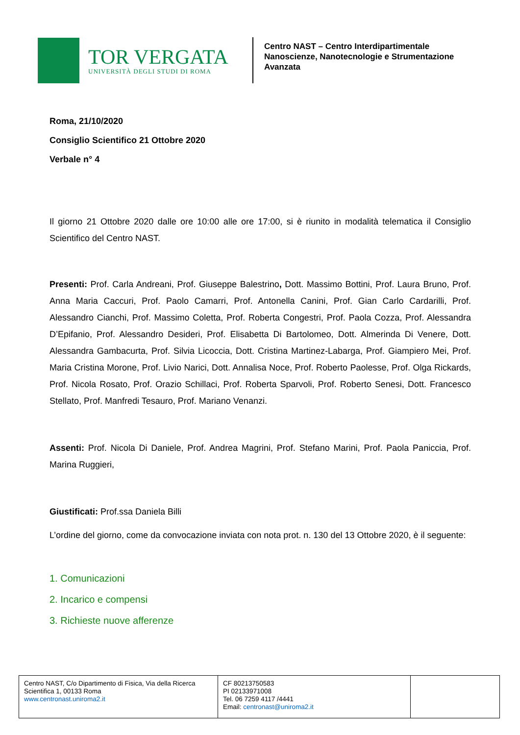TOR VERGATA
UNIVERSITÀ DEGLI STUDI DI ROMA
Centro NAST – Centro Interdipartimentale
Nanoscienze, Nanotecnologie e Strumentazione
Avanzata
Roma, 21/10/2020
Consiglio Scientifico 21 Ottobre 2020
Verbale n° 4
Il giorno 21 Ottobre 2020 dalle ore 10:00 alle ore 17:00, si è riunito in modalità telematica il Consiglio Scientifico del Centro NAST.
Presenti: Prof. Carla Andreani, Prof. Giuseppe Balestrino, Dott. Massimo Bottini, Prof. Laura Bruno, Prof. Anna Maria Caccuri, Prof. Paolo Camarri, Prof. Antonella Canini, Prof. Gian Carlo Cardarilli, Prof. Alessandro Cianchi, Prof. Massimo Coletta, Prof. Roberta Congestri, Prof. Paola Cozza, Prof. Alessandra D’Epifanio, Prof. Alessandro Desideri, Prof. Elisabetta Di Bartolomeo, Dott. Almerinda Di Venere, Dott. Alessandra Gambacurta, Prof. Silvia Licoccia, Dott. Cristina Martinez-Labarga, Prof. Giampiero Mei, Prof. Maria Cristina Morone, Prof. Livio Narici, Dott. Annalisa Noce, Prof. Roberto Paolesse, Prof. Olga Rickards, Prof. Nicola Rosato, Prof. Orazio Schillaci, Prof. Roberta Sparvoli, Prof. Roberto Senesi, Dott. Francesco Stellato, Prof. Manfredi Tesauro, Prof. Mariano Venanzi.
Assenti: Prof. Nicola Di Daniele, Prof. Andrea Magrini, Prof. Stefano Marini, Prof. Paola Paniccia, Prof. Marina Ruggieri,
Giustificati: Prof.ssa Daniela Billi
L’ordine del giorno, come da convocazione inviata con nota prot. n. 130 del 13 Ottobre 2020, è il seguente:
1. Comunicazioni
2. Incarico e compensi
3. Richieste nuove afferenze
| Centro NAST, C/o Dipartimento di Fisica, Via della Ricerca Scientifica 1, 00133 Roma www.centronast.uniroma2.it | CF 80213750583 PI 02133971008 Tel. 06 7259 4117 /4441 Email: centronast@uniroma2.it | |